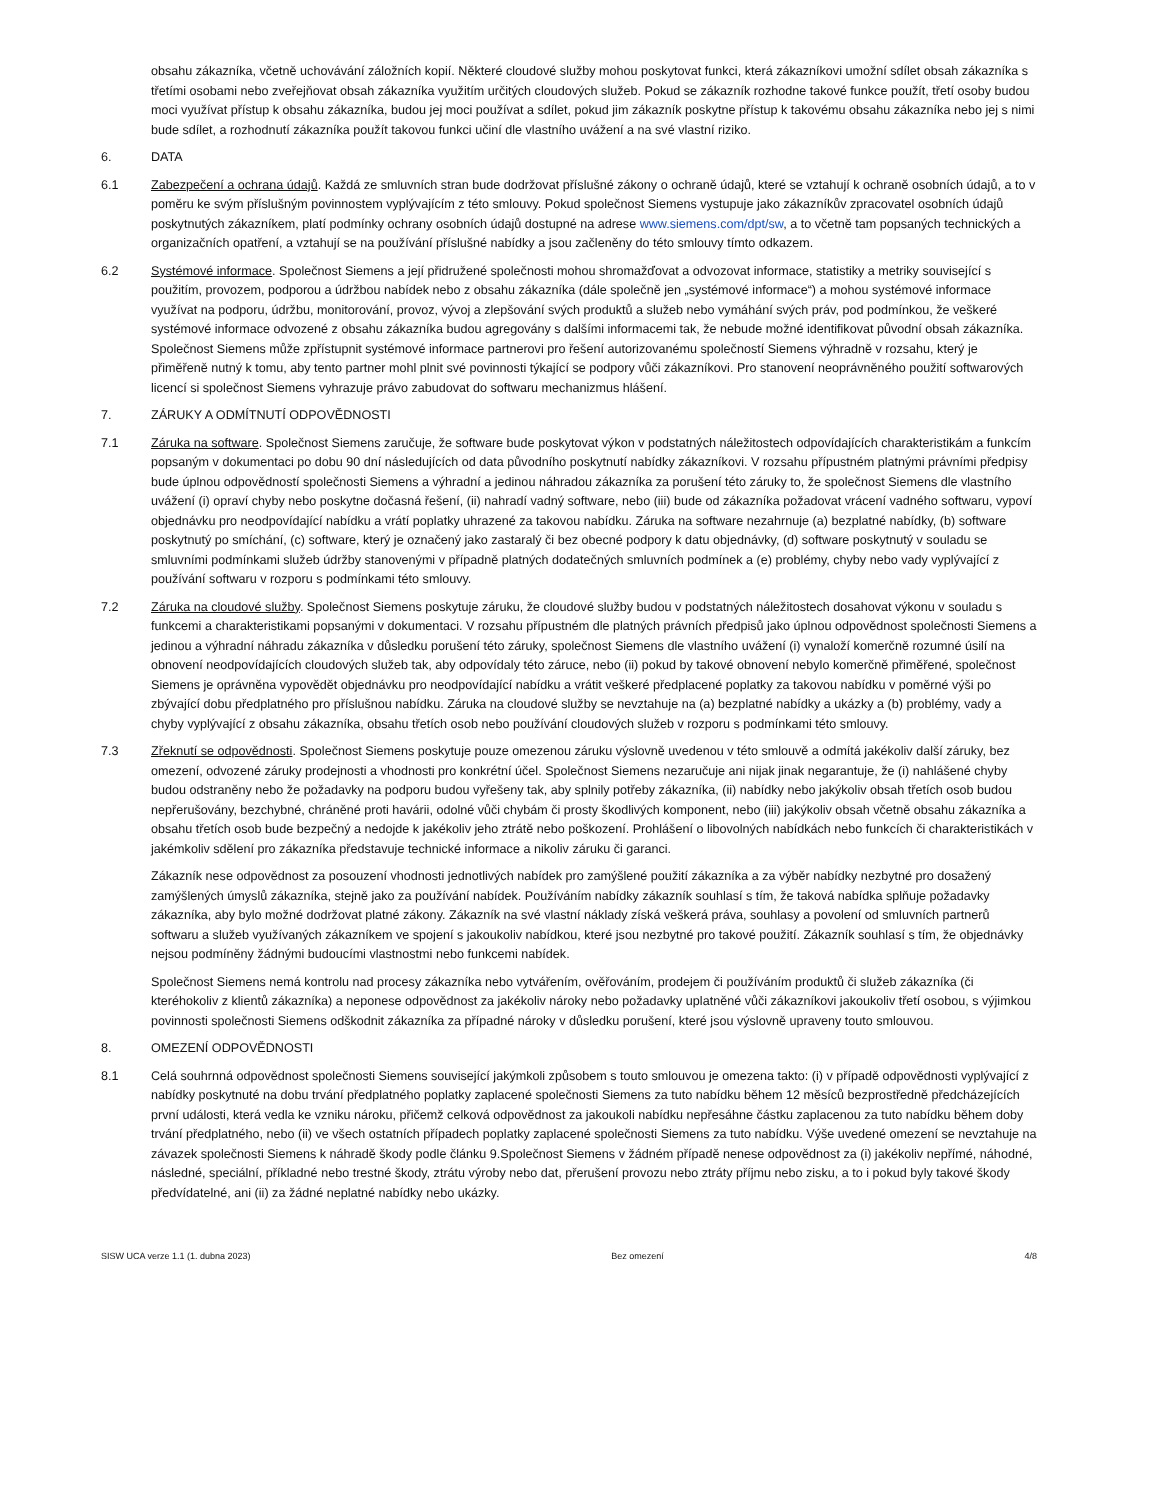obsahu zákazníka, včetně uchovávání záložních kopií. Některé cloudové služby mohou poskytovat funkci, která zákazníkovi umožní sdílet obsah zákazníka s třetími osobami nebo zveřejňovat obsah zákazníka využitím určitých cloudových služeb. Pokud se zákazník rozhodne takové funkce použít, třetí osoby budou moci využívat přístup k obsahu zákazníka, budou jej moci používat a sdílet, pokud jim zákazník poskytne přístup k takovému obsahu zákazníka nebo jej s nimi bude sdílet, a rozhodnutí zákazníka použít takovou funkci učiní dle vlastního uvážení a na své vlastní riziko.
6. DATA
6.1 Zabezpečení a ochrana údajů. Každá ze smluvních stran bude dodržovat příslušné zákony o ochraně údajů, které se vztahují k ochraně osobních údajů, a to v poměru ke svým příslušným povinnostem vyplývajícím z této smlouvy. Pokud společnost Siemens vystupuje jako zákazníkův zpracovatel osobních údajů poskytnutých zákazníkem, platí podmínky ochrany osobních údajů dostupné na adrese www.siemens.com/dpt/sw, a to včetně tam popsaných technických a organizačních opatření, a vztahují se na používání příslušné nabídky a jsou začleněny do této smlouvy tímto odkazem.
6.2 Systémové informace. Společnost Siemens a její přidružené společnosti mohou shromažďovat a odvozovat informace, statistiky a metriky související s použitím, provozem, podporou a údržbou nabídek nebo z obsahu zákazníka (dále společně jen „systémové informace“) a mohou systémové informace využívat na podporu, údržbu, monitorování, provoz, vývoj a zlepšování svých produktů a služeb nebo vymáhání svých práv, pod podmínkou, že veškeré systémové informace odvozené z obsahu zákazníka budou agregovány s dalšími informacemi tak, že nebude možné identifikovat původní obsah zákazníka. Společnost Siemens může zpřístupnit systémové informace partnerovi pro řešení autorizovanému společností Siemens výhradně v rozsahu, který je přiměřeně nutný k tomu, aby tento partner mohl plnit své povinnosti týkající se podpory vůči zákazníkovi. Pro stanovení neoprávněného použití softwarových licencí si společnost Siemens vyhrazuje právo zabudovat do softwaru mechanizmus hlášení.
7. ZÁRUKY A ODMÍTNUTÍ ODPOVĚDNOSTI
7.1 Záruka na software. Společnost Siemens zaručuje, že software bude poskytovat výkon v podstatných náležitostech odpovídajících charakteristikám a funkcím popsaným v dokumentaci po dobu 90 dní následujících od data původního poskytnutí nabídky zákazníkovi. V rozsahu přípustném platnými právními předpisy bude úplnou odpovědností společnosti Siemens a výhradní a jedinou náhradou zákazníka za porušení této záruky to, že společnost Siemens dle vlastního uvážení (i) opraví chyby nebo poskytne dočasná řešení, (ii) nahradí vadný software, nebo (iii) bude od zákazníka požadovat vrácení vadného softwaru, vypoví objednávku pro neodpovídající nabídku a vrátí poplatky uhrazené za takovou nabídku. Záruka na software nezahrnuje (a) bezplatné nabídky, (b) software poskytnutý po smíchání, (c) software, který je označený jako zastaralý či bez obecné podpory k datu objednávky, (d) software poskytnutý v souladu se smluvními podmínkami služeb údržby stanovenými v případně platných dodatečných smluvních podmínek a (e) problémy, chyby nebo vady vyplývající z používání softwaru v rozporu s podmínkami této smlouvy.
7.2 Záruka na cloudové služby. Společnost Siemens poskytuje záruku, že cloudové služby budou v podstatných náležitostech dosahovat výkonu v souladu s funkcemi a charakteristikami popsanými v dokumentaci. V rozsahu přípustném dle platných právních předpisů jako úplnou odpovědnost společnosti Siemens a jedinou a výhradní náhradu zákazníka v důsledku porušení této záruky, společnost Siemens dle vlastního uvážení (i) vynaloží komerčně rozumné úsilí na obnovení neodpovídajících cloudových služeb tak, aby odpovídaly této záruce, nebo (ii) pokud by takové obnovení nebylo komerčně přiměřené, společnost Siemens je oprávněna vypovědět objednávku pro neodpovídající nabídku a vrátit veškeré předplacené poplatky za takovou nabídku v poměrné výši po zbývající dobu předplatného pro příslušnou nabídku. Záruka na cloudové služby se nevztahuje na (a) bezplatné nabídky a ukázky a (b) problémy, vady a chyby vyplývající z obsahu zákazníka, obsahu třetích osob nebo používání cloudových služeb v rozporu s podmínkami této smlouvy.
7.3 Zřeknutí se odpovědnosti. Společnost Siemens poskytuje pouze omezenou záruku výslovně uvedenou v této smlouvě a odmítá jakékoliv další záruky, bez omezení, odvozené záruky prodejnosti a vhodnosti pro konkrétní účel. Společnost Siemens nezaručuje ani nijak jinak negarantuje, že (i) nahlášené chyby budou odstraněny nebo že požadavky na podporu budou vyřešeny tak, aby splnily potřeby zákazníka, (ii) nabídky nebo jakýkoliv obsah třetích osob budou nepřerušovány, bezchybné, chráněné proti havárii, odolné vůči chybám či prosty škodlivých komponent, nebo (iii) jakýkoliv obsah včetně obsahu zákazníka a obsahu třetích osob bude bezpečný a nedojde k jakékoliv jeho ztrátě nebo poškození. Prohlášení o libovolných nabídkách nebo funkcích či charakteristikách v jakémkoliv sdělení pro zákazníka představuje technické informace a nikoliv záruku či garanci.
Zákazník nese odpovědnost za posouzení vhodnosti jednotlivých nabídek pro zamýšlené použití zákazníka a za výběr nabídky nezbytné pro dosažený zamýšlených úmyslů zákazníka, stejně jako za používání nabídek. Používáním nabídky zákazník souhlasí s tím, že taková nabídka splňuje požadavky zákazníka, aby bylo možné dodržovat platné zákony. Zákazník na své vlastní náklady získá veškerá práva, souhlasy a povolení od smluvních partnerů softwaru a služeb využívaných zákazníkem ve spojení s jakoukoliv nabídkou, které jsou nezbytné pro takové použití. Zákazník souhlasí s tím, že objednávky nejsou podmíněny žádnými budoucími vlastnostmi nebo funkcemi nabídek.
Společnost Siemens nemá kontrolu nad procesy zákazníka nebo vytvářením, ověřováním, prodejem či používáním produktů či služeb zákazníka (či kteréhokoliv z klientů zákazníka) a neponese odpovědnost za jakékoliv nároky nebo požadavky uplatněné vůči zákazníkovi jakoukoliv třetí osobou, s výjimkou povinnosti společnosti Siemens odškodnit zákazníka za případné nároky v důsledku porušení, které jsou výslovně upraveny touto smlouvou.
8. OMEZENÍ ODPOVĚDNOSTI
8.1 Celá souhrnná odpovědnost společnosti Siemens související jakýmkoli způsobem s touto smlouvou je omezena takto: (i) v případě odpovědnosti vyplývající z nabídky poskytnuté na dobu trvání předplatného poplatky zaplacené společnosti Siemens za tuto nabídku během 12 měsíců bezprostředně předcházejících první události, která vedla ke vzniku nároku, přičemž celková odpovědnost za jakoukoli nabídku nepřesáhne částku zaplacenou za tuto nabídku během doby trvání předplatného, nebo (ii) ve všech ostatních případech poplatky zaplacené společnosti Siemens za tuto nabídku. Výše uvedené omezení se nevztahuje na závazek společnosti Siemens k náhradě škody podle článku 9.Společnost Siemens v žádném případě nenese odpovědnost za (i) jakékoliv nepřímé, náhodné, následné, speciální, příkladné nebo trestné škody, ztrátu výroby nebo dat, přerušení provozu nebo ztráty příjmu nebo zisku, a to i pokud byly takové škody předvídatelné, ani (ii) za žádné neplatné nabídky nebo ukázky.
SISW UCA verze 1.1 (1. dubna 2023) Bez omezení 4/8